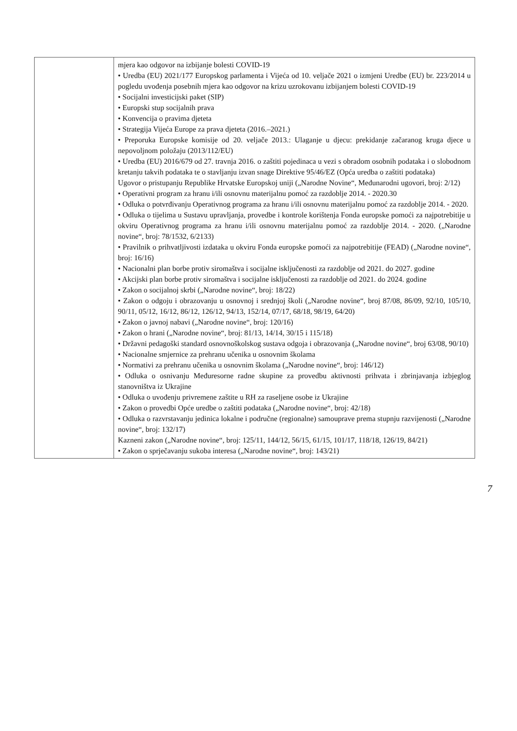| | mjera kao odgovor na izbijanje bolesti COVID-19 • Uredba (EU) 2021/177 Europskog parlamenta i Vijeća od 10. veljače 2021 o izmjeni Uredbe (EU) br. 223/2014 u pogledu uvođenja posebnih mjera kao odgovor na krizu uzrokovanu izbijanjem bolesti COVID-19 • Socijalni investicijski paket (SIP) • Europski stup socijalnih prava • Konvencija o pravima djeteta • Strategija Vijeća Europe za prava djeteta (2016.–2021.) • Preporuka Europske komisije od 20. veljače 2013.: Ulaganje u djecu: prekidanje začaranog kruga djece u nepovoljnom položaju (2013/112/EU) • Uredba (EU) 2016/679 od 27. travnja 2016. o zaštiti pojedinaca u vezi s obradom osobnih podataka i o slobodnom kretanju takvih podataka te o stavljanju izvan snage Direktive 95/46/EZ (Opća uredba o zaštiti podataka) Ugovor o pristupanju Republike Hrvatske Europskoj uniji („Narodne Novine“, Međunarodni ugovori, broj: 2/12) • Operativni program za hranu i/ili osnovnu materijalnu pomoć za razdoblje 2014. - 2020.30 • Odluka o potvrđivanju Operativnog programa za hranu i/ili osnovnu materijalnu pomoć za razdoblje 2014. - 2020. • Odluka o tijelima u Sustavu upravljanja, provedbe i kontrole korištenja Fonda europske pomoći za najpotrebitije u okviru Operativnog programa za hranu i/ili osnovnu materijalnu pomoć za razdoblje 2014. - 2020. („Narodne novine“, broj: 78/1532, 6/2133) • Pravilnik o prihvatljivosti izdataka u okviru Fonda europske pomoći za najpotrebitije (FEAD) („Narodne novine“, broj: 16/16) • Nacionalni plan borbe protiv siromaštva i socijalne isključenosti za razdoblje od 2021. do 2027. godine • Akcijski plan borbe protiv siromaštva i socijalne isključenosti za razdoblje od 2021. do 2024. godine • Zakon o socijalnoj skrbi („Narodne novine“, broj: 18/22) • Zakon o odgoju i obrazovanju u osnovnoj i srednjoj školi („Narodne novine“, broj 87/08, 86/09, 92/10, 105/10, 90/11, 05/12, 16/12, 86/12, 126/12, 94/13, 152/14, 07/17, 68/18, 98/19, 64/20) • Zakon o javnoj nabavi („Narodne novine“, broj: 120/16) • Zakon o hrani („Narodne novine“, broj: 81/13, 14/14, 30/15 i 115/18) • Državni pedagoški standard osnovnoškolskog sustava odgoja i obrazovanja („Narodne novine“, broj 63/08, 90/10) • Nacionalne smjernice za prehranu učenika u osnovnim školama • Normativi za prehranu učenika u osnovnim školama („Narodne novine“, broj: 146/12) • Odluka o osnivanju Međuresorne radne skupine za provedbu aktivnosti prihvata i zbrinjavanja izbjeglog stanovništva iz Ukrajine • Odluka o uvođenju privremene zaštite u RH za raseljene osobe iz Ukrajine • Zakon o provedbi Opće uredbe o zaštiti podataka („Narodne novine“, broj: 42/18) • Odluka o razvrstavanju jedinica lokalne i područne (regionalne) samouprave prema stupnju razvijenosti („Narodne novine“, broj: 132/17) Kazneni zakon („Narodne novine“, broj: 125/11, 144/12, 56/15, 61/15, 101/17, 118/18, 126/19, 84/21) • Zakon o sprječavanju sukoba interesa („Narodne novine“, broj: 143/21) |
7